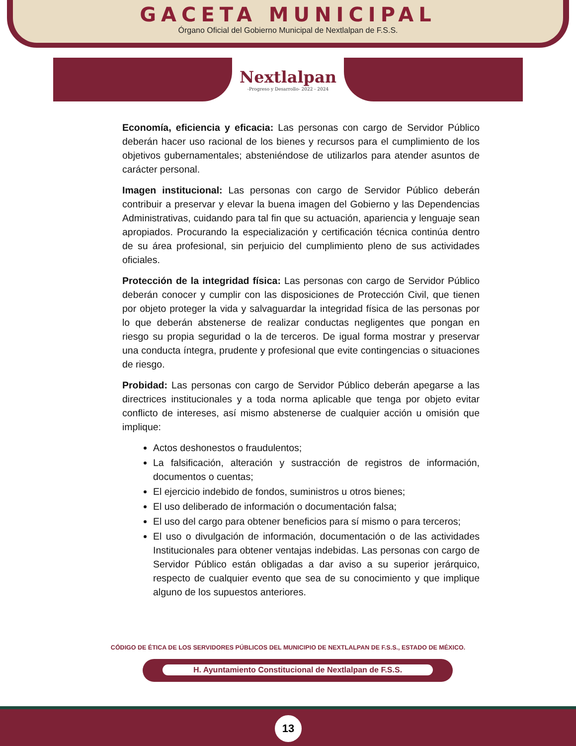GACETA MUNICIPAL
Órgano Oficial del Gobierno Municipal de Nextlalpan de F.S.S.
Nextlalpan
-Progreso y Desarrollo- 2022 - 2024
Economía, eficiencia y eficacia: Las personas con cargo de Servidor Público deberán hacer uso racional de los bienes y recursos para el cumplimiento de los objetivos gubernamentales; absteniéndose de utilizarlos para atender asuntos de carácter personal.
Imagen institucional: Las personas con cargo de Servidor Público deberán contribuir a preservar y elevar la buena imagen del Gobierno y las Dependencias Administrativas, cuidando para tal fin que su actuación, apariencia y lenguaje sean apropiados. Procurando la especialización y certificación técnica continúa dentro de su área profesional, sin perjuicio del cumplimiento pleno de sus actividades oficiales.
Protección de la integridad física: Las personas con cargo de Servidor Público deberán conocer y cumplir con las disposiciones de Protección Civil, que tienen por objeto proteger la vida y salvaguardar la integridad física de las personas por lo que deberán abstenerse de realizar conductas negligentes que pongan en riesgo su propia seguridad o la de terceros. De igual forma mostrar y preservar una conducta íntegra, prudente y profesional que evite contingencias o situaciones de riesgo.
Probidad: Las personas con cargo de Servidor Público deberán apegarse a las directrices institucionales y a toda norma aplicable que tenga por objeto evitar conflicto de intereses, así mismo abstenerse de cualquier acción u omisión que implique:
Actos deshonestos o fraudulentos;
La falsificación, alteración y sustracción de registros de información, documentos o cuentas;
El ejercicio indebido de fondos, suministros u otros bienes;
El uso deliberado de información o documentación falsa;
El uso del cargo para obtener beneficios para sí mismo o para terceros;
El uso o divulgación de información, documentación o de las actividades Institucionales para obtener ventajas indebidas. Las personas con cargo de Servidor Público están obligadas a dar aviso a su superior jerárquico, respecto de cualquier evento que sea de su conocimiento y que implique alguno de los supuestos anteriores.
CÓDIGO DE ÉTICA DE LOS SERVIDORES PÚBLICOS DEL MUNICIPIO DE NEXTLALPAN DE F.S.S., ESTADO DE MÉXICO.
H. Ayuntamiento Constitucional de Nextlalpan de F.S.S.
13